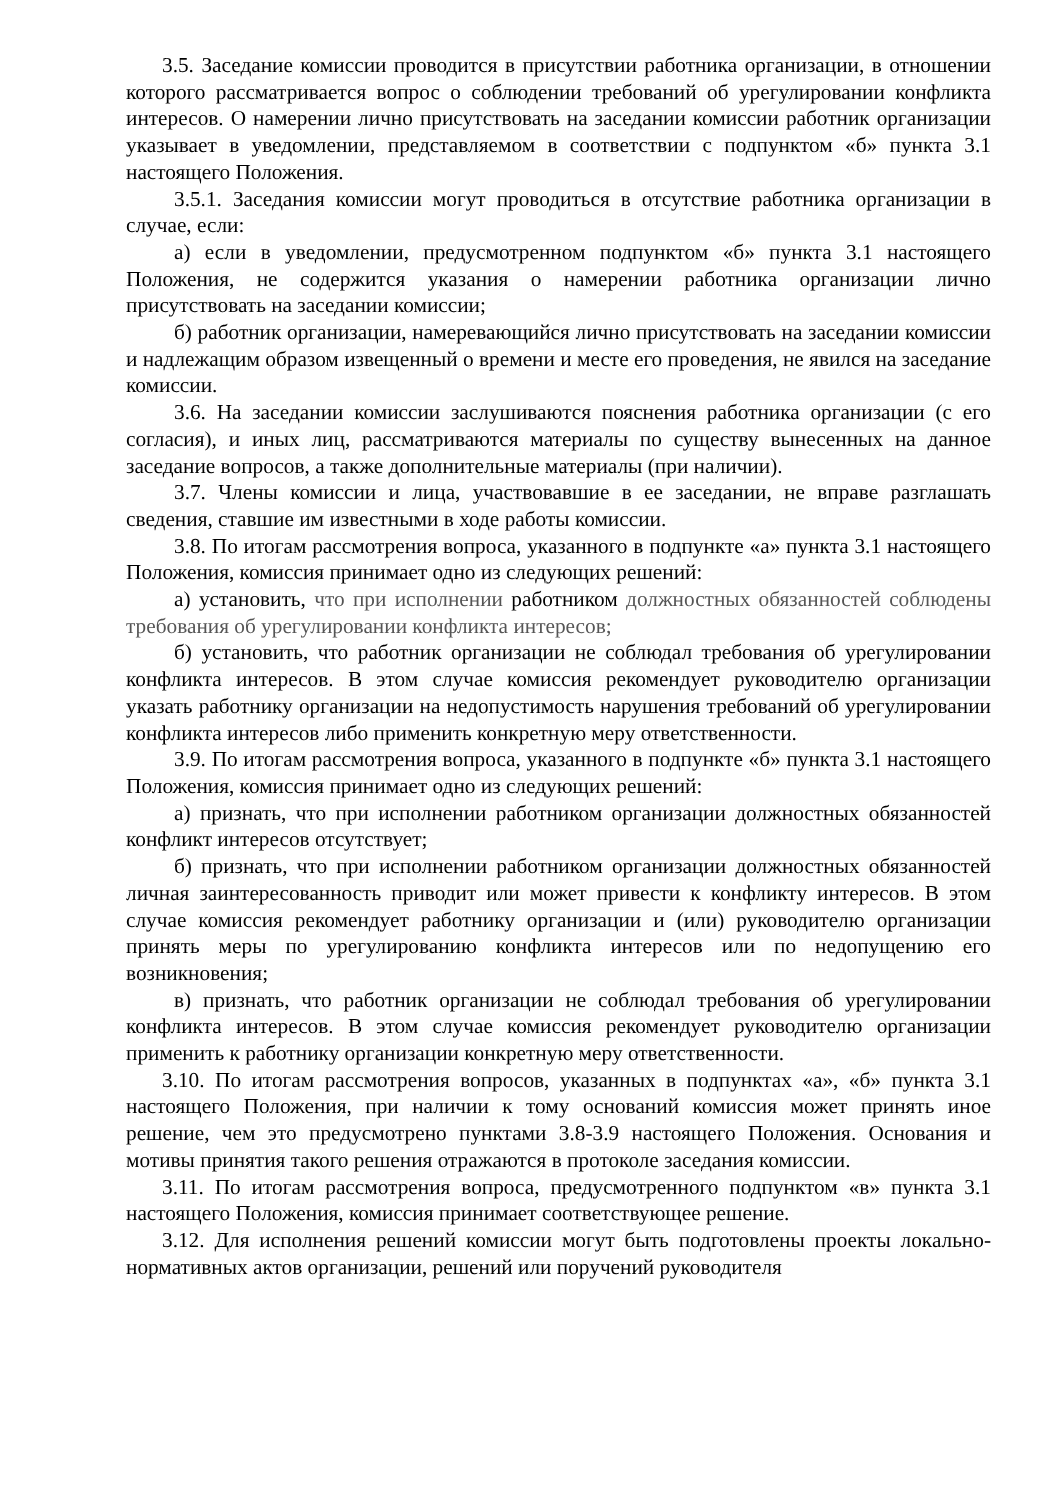3.5. Заседание комиссии проводится в присутствии работника организации, в отношении которого рассматривается вопрос о соблюдении требований об урегулировании конфликта интересов. О намерении лично присутствовать на заседании комиссии работник организации указывает в уведомлении, представляемом в соответствии с подпунктом «б» пункта 3.1 настоящего Положения.
3.5.1. Заседания комиссии могут проводиться в отсутствие работника организации в случае, если:
а) если в уведомлении, предусмотренном подпунктом «б» пункта 3.1 настоящего Положения, не содержится указания о намерении работника организации лично присутствовать на заседании комиссии;
б) работник организации, намеревающийся лично присутствовать на заседании комиссии и надлежащим образом извещенный о времени и месте его проведения, не явился на заседание комиссии.
3.6. На заседании комиссии заслушиваются пояснения работника организации (с его согласия), и иных лиц, рассматриваются материалы по существу вынесенных на данное заседание вопросов, а также дополнительные материалы (при наличии).
3.7. Члены комиссии и лица, участвовавшие в ее заседании, не вправе разглашать сведения, ставшие им известными в ходе работы комиссии.
3.8. По итогам рассмотрения вопроса, указанного в подпункте «а» пункта 3.1 настоящего Положения, комиссия принимает одно из следующих решений:
а) установить, что при исполнении работником должностных обязанностей соблюдены требования об урегулировании конфликта интересов;
б) установить, что работник организации не соблюдал требования об урегулировании конфликта интересов. В этом случае комиссия рекомендует руководителю организации указать работнику организации на недопустимость нарушения требований об урегулировании конфликта интересов либо применить конкретную меру ответственности.
3.9. По итогам рассмотрения вопроса, указанного в подпункте «б» пункта 3.1 настоящего Положения, комиссия принимает одно из следующих решений:
а) признать, что при исполнении работником организации должностных обязанностей конфликт интересов отсутствует;
б) признать, что при исполнении работником организации должностных обязанностей личная заинтересованность приводит или может привести к конфликту интересов. В этом случае комиссия рекомендует работнику организации и (или) руководителю организации принять меры по урегулированию конфликта интересов или по недопущению его возникновения;
в) признать, что работник организации не соблюдал требования об урегулировании конфликта интересов. В этом случае комиссия рекомендует руководителю организации применить к работнику организации конкретную меру ответственности.
3.10. По итогам рассмотрения вопросов, указанных в подпунктах «а», «б» пункта 3.1 настоящего Положения, при наличии к тому оснований комиссия может принять иное решение, чем это предусмотрено пунктами 3.8-3.9 настоящего Положения. Основания и мотивы принятия такого решения отражаются в протоколе заседания комиссии.
3.11. По итогам рассмотрения вопроса, предусмотренного подпунктом «в» пункта 3.1 настоящего Положения, комиссия принимает соответствующее решение.
3.12. Для исполнения решений комиссии могут быть подготовлены проекты локально- нормативных актов организации, решений или поручений руководителя